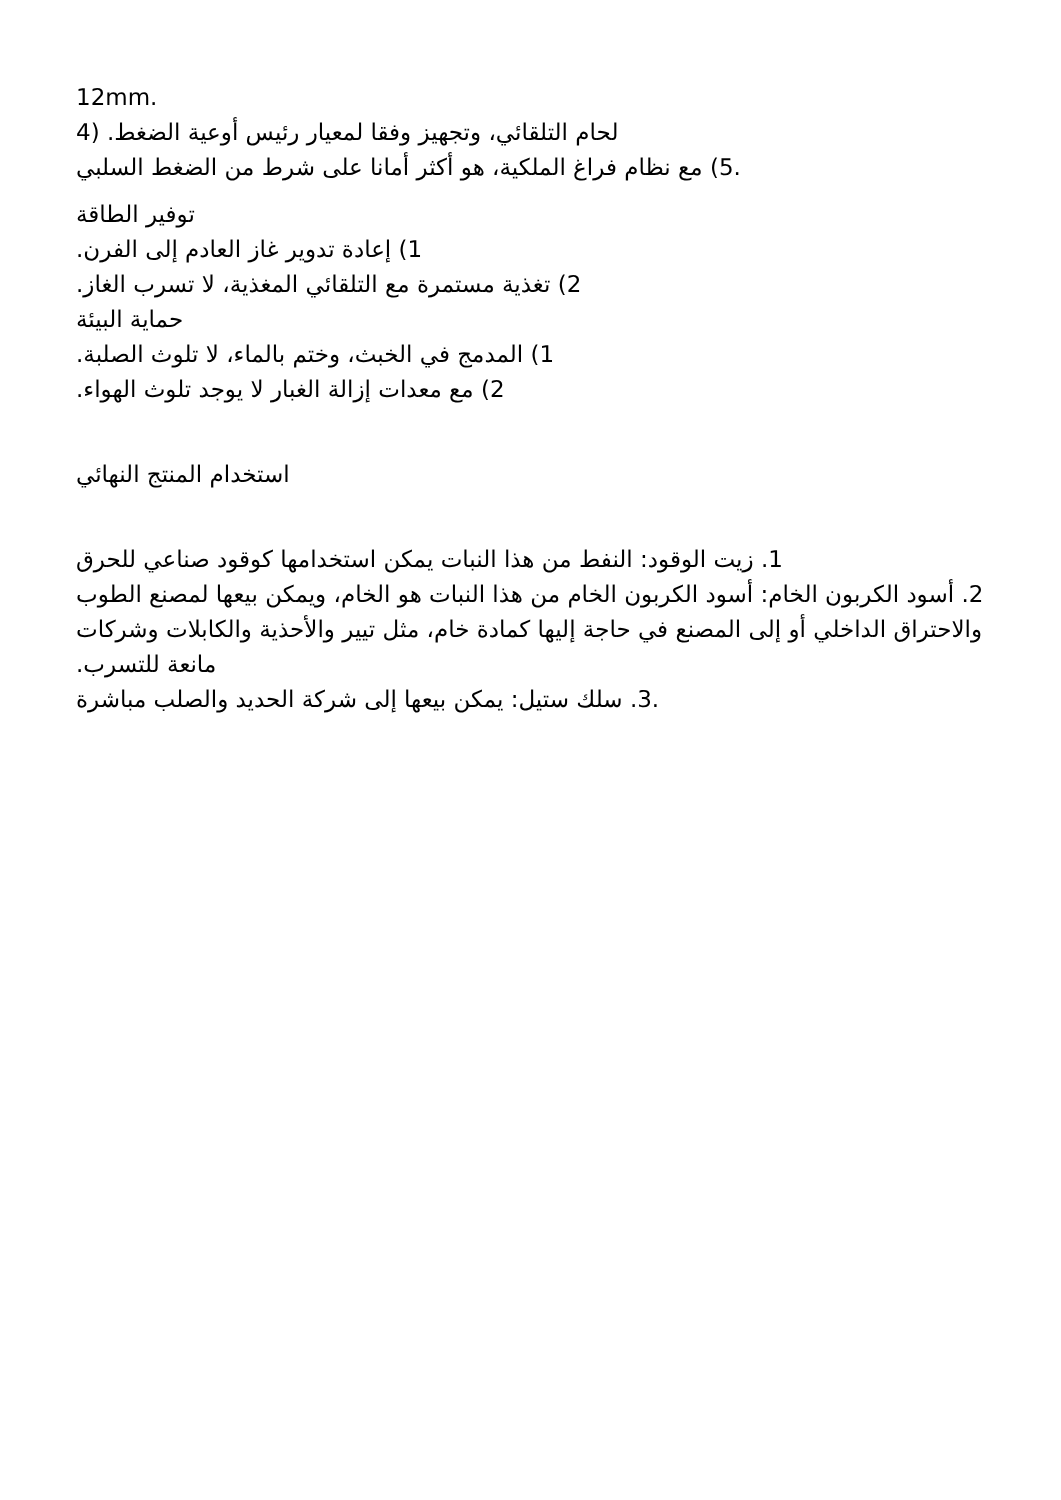12mm.
لحام التلقائي، وتجهيز وفقا لمعيار رئيس أوعية الضغط. (4
.5) مع نظام فراغ الملكية، هو أكثر أمانا على شرط من الضغط السلبي
توفير الطاقة
1) إعادة تدوير غاز العادم إلى الفرن.
2) تغذية مستمرة مع التلقائي المغذية، لا تسرب الغاز.
حماية البيئة
1) المدمج في الخبث، وختم بالماء، لا تلوث الصلبة.
2) مع معدات إزالة الغبار لا يوجد تلوث الهواء.
استخدام المنتج النهائي
1. زيت الوقود: النفط من هذا النبات يمكن استخدامها كوقود صناعي للحرق
2. أسود الكربون الخام: أسود الكربون الخام من هذا النبات هو الخام، ويمكن بيعها لمصنع الطوب والاحتراق الداخلي أو إلى المصنع في حاجة إليها كمادة خام، مثل تيير والأحذية والكابلات وشركات مانعة للتسرب.
.3. سلك ستيل: يمكن بيعها إلى شركة الحديد والصلب مباشرة